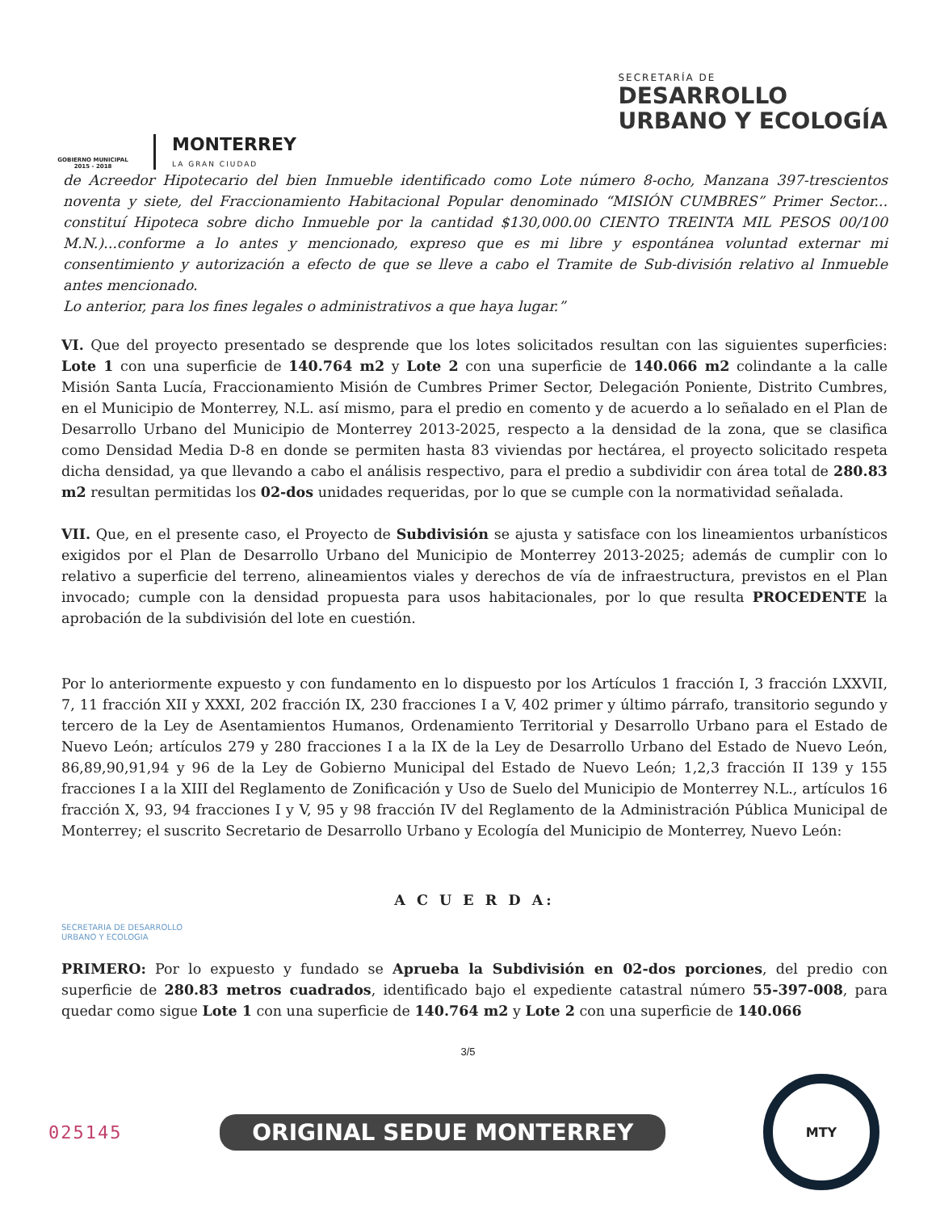GOBIERNO MUNICIPAL
2015 - 2018
MONTERREY
LA GRAN CIUDAD
SECRETARÍA DE
DESARROLLO
URBANO Y ECOLOGÍA
de Acreedor Hipotecario del bien Inmueble identificado como Lote número 8-ocho, Manzana 397-trescientos noventa y siete, del Fraccionamiento Habitacional Popular denominado “MISIÓN CUMBRES” Primer Sector... constituí Hipoteca sobre dicho Inmueble por la cantidad $130,000.00 CIENTO TREINTA MIL PESOS 00/100 M.N.)...conforme a lo antes y mencionado, expreso que es mi libre y espontánea voluntad externar mi consentimiento y autorización a efecto de que se lleve a cabo el Tramite de Sub-división relativo al Inmueble antes mencionado.
Lo anterior, para los fines legales o administrativos a que haya lugar.”
VI. Que del proyecto presentado se desprende que los lotes solicitados resultan con las siguientes superficies: Lote 1 con una superficie de 140.764 m2 y Lote 2 con una superficie de 140.066 m2 colindante a la calle Misión Santa Lucía, Fraccionamiento Misión de Cumbres Primer Sector, Delegación Poniente, Distrito Cumbres, en el Municipio de Monterrey, N.L. así mismo, para el predio en comento y de acuerdo a lo señalado en el Plan de Desarrollo Urbano del Municipio de Monterrey 2013-2025, respecto a la densidad de la zona, que se clasifica como Densidad Media D-8 en donde se permiten hasta 83 viviendas por hectárea, el proyecto solicitado respeta dicha densidad, ya que llevando a cabo el análisis respectivo, para el predio a subdividir con área total de 280.83 m2 resultan permitidas los 02-dos unidades requeridas, por lo que se cumple con la normatividad señalada.
VII. Que, en el presente caso, el Proyecto de Subdivisión se ajusta y satisface con los lineamientos urbanísticos exigidos por el Plan de Desarrollo Urbano del Municipio de Monterrey 2013-2025; además de cumplir con lo relativo a superficie del terreno, alineamientos viales y derechos de vía de infraestructura, previstos en el Plan invocado; cumple con la densidad propuesta para usos habitacionales, por lo que resulta PROCEDENTE la aprobación de la subdivisión del lote en cuestión.
Por lo anteriormente expuesto y con fundamento en lo dispuesto por los Artículos 1 fracción I, 3 fracción LXXVII, 7, 11 fracción XII y XXXI, 202 fracción IX, 230 fracciones I a V, 402 primer y último párrafo, transitorio segundo y tercero de la Ley de Asentamientos Humanos, Ordenamiento Territorial y Desarrollo Urbano para el Estado de Nuevo León; artículos 279 y 280 fracciones I a la IX de la Ley de Desarrollo Urbano del Estado de Nuevo León, 86,89,90,91,94 y 96 de la Ley de Gobierno Municipal del Estado de Nuevo León; 1,2,3 fracción II 139 y 155 fracciones I a la XIII del Reglamento de Zonificación y Uso de Suelo del Municipio de Monterrey N.L., artículos 16 fracción X, 93, 94 fracciones I y V, 95 y 98 fracción IV del Reglamento de la Administración Pública Municipal de Monterrey; el suscrito Secretario de Desarrollo Urbano y Ecología del Municipio de Monterrey, Nuevo León:
A C U E R D A:
SECRETARIA DE DESARROLLO
URBANO Y ECOLOGIA
PRIMERO: Por lo expuesto y fundado se Aprueba la Subdivisión en 02-dos porciones, del predio con superficie de 280.83 metros cuadrados, identificado bajo el expediente catastral número 55-397-008, para quedar como sigue Lote 1 con una superficie de 140.764 m2 y Lote 2 con una superficie de 140.066
3/5
025145 ORIGINAL SEDUE MONTERREY
MTY